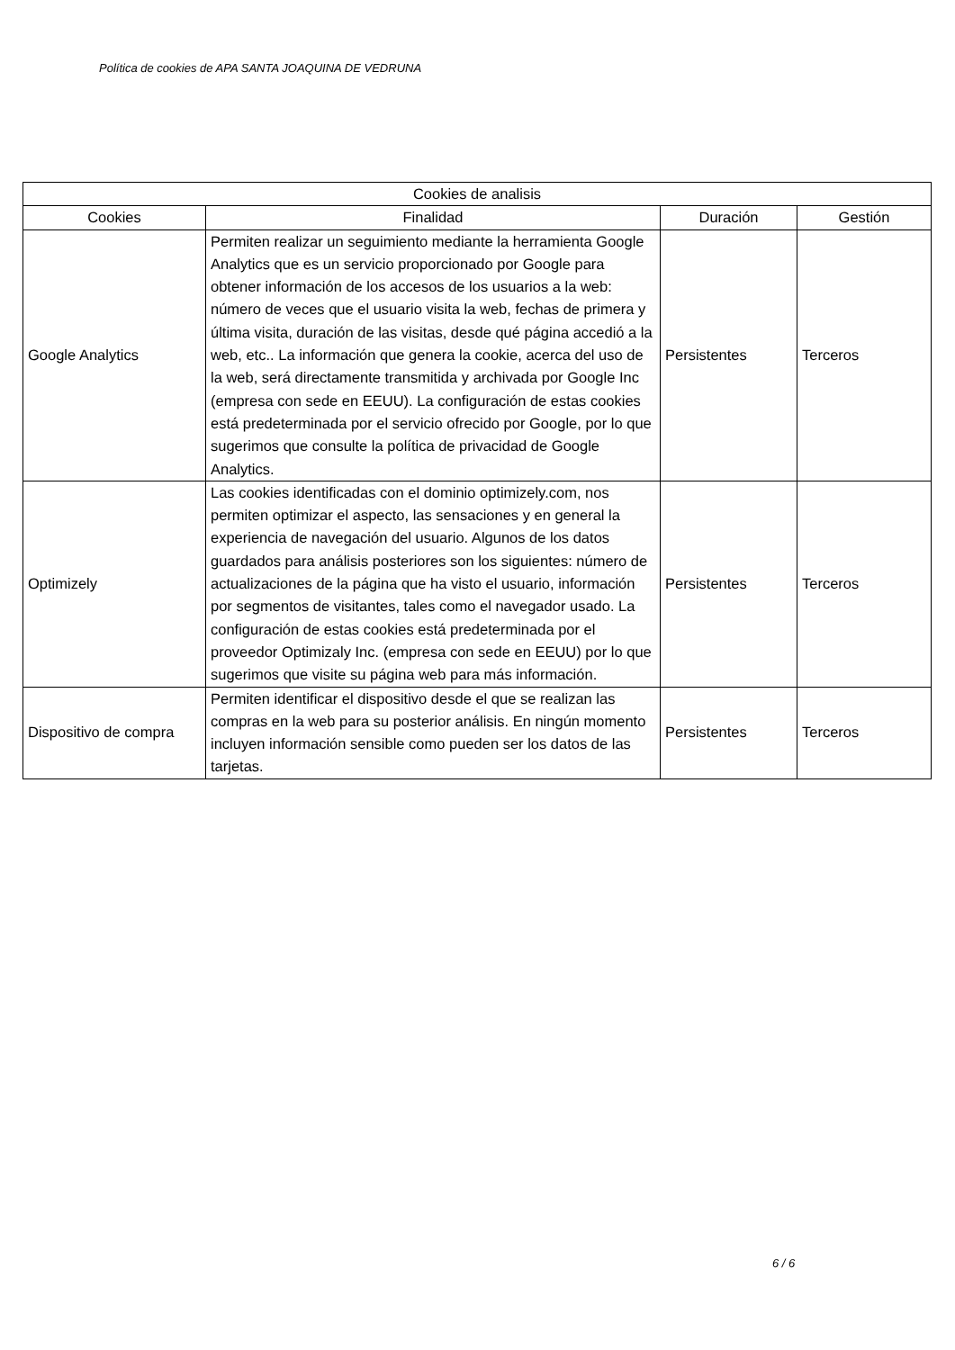Política de cookies de APA SANTA JOAQUINA DE VEDRUNA
| Cookies de analisis | | | |
| --- | --- | --- | --- |
| Cookies | Finalidad | Duración | Gestión |
| Google Analytics | Permiten realizar un seguimiento mediante la herramienta Google Analytics que es un servicio proporcionado por Google para obtener información de los accesos de los usuarios a la web: número de veces que el usuario visita la web, fechas de primera y última visita, duración de las visitas, desde qué página accedió a la web, etc.. La información que genera la cookie, acerca del uso de la web, será directamente transmitida y archivada por Google Inc (empresa con sede en EEUU). La configuración de estas cookies está predeterminada por el servicio ofrecido por Google, por lo que sugerimos que consulte la política de privacidad de Google Analytics. | Persistentes | Terceros |
| Optimizely | Las cookies identificadas con el dominio optimizely.com, nos permiten optimizar el aspecto, las sensaciones y en general la experiencia de navegación del usuario. Algunos de los datos guardados para análisis posteriores son los siguientes: número de actualizaciones de la página que ha visto el usuario, información por segmentos de visitantes, tales como el navegador usado. La configuración de estas cookies está predeterminada por el proveedor Optimizaly Inc. (empresa con sede en EEUU) por lo que sugerimos que visite su página web para más información. | Persistentes | Terceros |
| Dispositivo de compra | Permiten identificar el dispositivo desde el que se realizan las compras en la web para su posterior análisis. En ningún momento incluyen información sensible como pueden ser los datos de las tarjetas. | Persistentes | Terceros |
6 / 6